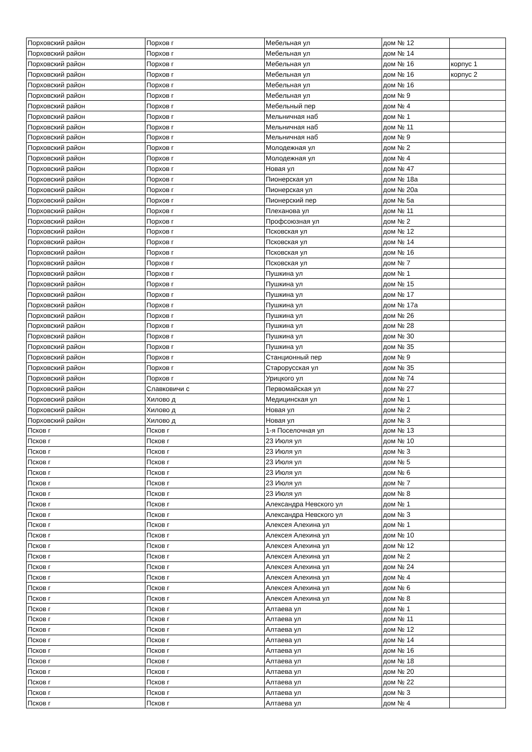| Порховский район | Порхов г | Мебельная ул | дом № 12 | |
| Порховский район | Порхов г | Мебельная ул | дом № 14 | |
| Порховский район | Порхов г | Мебельная ул | дом № 16 | корпус 1 |
| Порховский район | Порхов г | Мебельная ул | дом № 16 | корпус 2 |
| Порховский район | Порхов г | Мебельная ул | дом № 16 | |
| Порховский район | Порхов г | Мебельная ул | дом № 9 | |
| Порховский район | Порхов г | Мебельный пер | дом № 4 | |
| Порховский район | Порхов г | Мельничная наб | дом № 1 | |
| Порховский район | Порхов г | Мельничная наб | дом № 11 | |
| Порховский район | Порхов г | Мельничная наб | дом № 9 | |
| Порховский район | Порхов г | Молодежная ул | дом № 2 | |
| Порховский район | Порхов г | Молодежная ул | дом № 4 | |
| Порховский район | Порхов г | Новая ул | дом № 47 | |
| Порховский район | Порхов г | Пионерская ул | дом № 18а | |
| Порховский район | Порхов г | Пионерская ул | дом № 20а | |
| Порховский район | Порхов г | Пионерский пер | дом № 5а | |
| Порховский район | Порхов г | Плеханова ул | дом № 11 | |
| Порховский район | Порхов г | Профсоюзная ул | дом № 2 | |
| Порховский район | Порхов г | Псковская ул | дом № 12 | |
| Порховский район | Порхов г | Псковская ул | дом № 14 | |
| Порховский район | Порхов г | Псковская ул | дом № 16 | |
| Порховский район | Порхов г | Псковская ул | дом № 7 | |
| Порховский район | Порхов г | Пушкина ул | дом № 1 | |
| Порховский район | Порхов г | Пушкина ул | дом № 15 | |
| Порховский район | Порхов г | Пушкина ул | дом № 17 | |
| Порховский район | Порхов г | Пушкина ул | дом № 17а | |
| Порховский район | Порхов г | Пушкина ул | дом № 26 | |
| Порховский район | Порхов г | Пушкина ул | дом № 28 | |
| Порховский район | Порхов г | Пушкина ул | дом № 30 | |
| Порховский район | Порхов г | Пушкина ул | дом № 35 | |
| Порховский район | Порхов г | Станционный пер | дом № 9 | |
| Порховский район | Порхов г | Старорусская ул | дом № 35 | |
| Порховский район | Порхов г | Урицкого ул | дом № 74 | |
| Порховский район | Славковичи с | Первомайская ул | дом № 27 | |
| Порховский район | Хилово д | Медицинская ул | дом № 1 | |
| Порховский район | Хилово д | Новая ул | дом № 2 | |
| Порховский район | Хилово д | Новая ул | дом № 3 | |
| Псков г | Псков г | 1-я Поселочная ул | дом № 13 | |
| Псков г | Псков г | 23 Июля ул | дом № 10 | |
| Псков г | Псков г | 23 Июля ул | дом № 3 | |
| Псков г | Псков г | 23 Июля ул | дом № 5 | |
| Псков г | Псков г | 23 Июля ул | дом № 6 | |
| Псков г | Псков г | 23 Июля ул | дом № 7 | |
| Псков г | Псков г | 23 Июля ул | дом № 8 | |
| Псков г | Псков г | Александра Невского ул | дом № 1 | |
| Псков г | Псков г | Александра Невского ул | дом № 3 | |
| Псков г | Псков г | Алексея Алехина ул | дом № 1 | |
| Псков г | Псков г | Алексея Алехина ул | дом № 10 | |
| Псков г | Псков г | Алексея Алехина ул | дом № 12 | |
| Псков г | Псков г | Алексея Алехина ул | дом № 2 | |
| Псков г | Псков г | Алексея Алехина ул | дом № 24 | |
| Псков г | Псков г | Алексея Алехина ул | дом № 4 | |
| Псков г | Псков г | Алексея Алехина ул | дом № 6 | |
| Псков г | Псков г | Алексея Алехина ул | дом № 8 | |
| Псков г | Псков г | Алтаева ул | дом № 1 | |
| Псков г | Псков г | Алтаева ул | дом № 11 | |
| Псков г | Псков г | Алтаева ул | дом № 12 | |
| Псков г | Псков г | Алтаева ул | дом № 14 | |
| Псков г | Псков г | Алтаева ул | дом № 16 | |
| Псков г | Псков г | Алтаева ул | дом № 18 | |
| Псков г | Псков г | Алтаева ул | дом № 20 | |
| Псков г | Псков г | Алтаева ул | дом № 22 | |
| Псков г | Псков г | Алтаева ул | дом № 3 | |
| Псков г | Псков г | Алтаева ул | дом № 4 | |